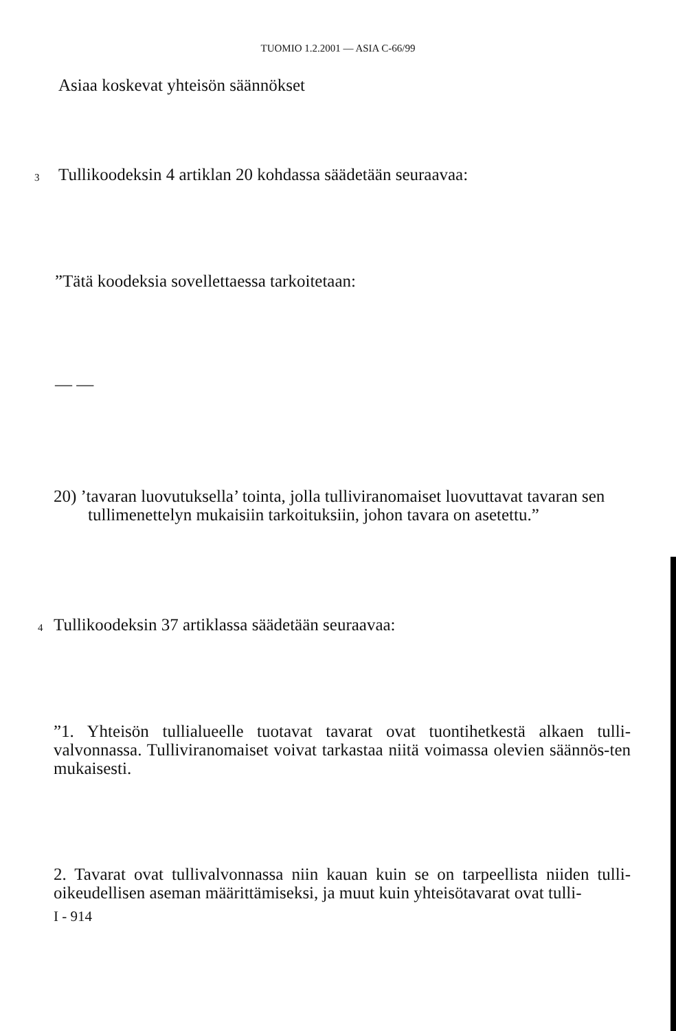TUOMIO 1.2.2001 — ASIA C-66/99
Asiaa koskevat yhteisön säännökset
3
Tullikoodeksin 4 artiklan 20 kohdassa säädetään seuraavaa:
”Tätä koodeksia sovellettaessa tarkoitetaan:
— —
20) ’tavaran luovutuksella’ tointa, jolla tulliviranomaiset luovuttavat tavaran sen tullimenettelyn mukaisiin tarkoituksiin, johon tavara on asetettu.”
4
Tullikoodeksin 37 artiklassa säädetään seuraavaa:
”1. Yhteisön tullialueelle tuotavat tavarat ovat tuontihetkestä alkaen tulli-valvonnassa. Tulliviranomaiset voivat tarkastaa niitä voimassa olevien säännös-ten mukaisesti.
2. Tavarat ovat tullivalvonnassa niin kauan kuin se on tarpeellista niiden tulli-oikeudellisen aseman määrittämiseksi, ja muut kuin yhteisötavarat ovat tulli-
I - 914